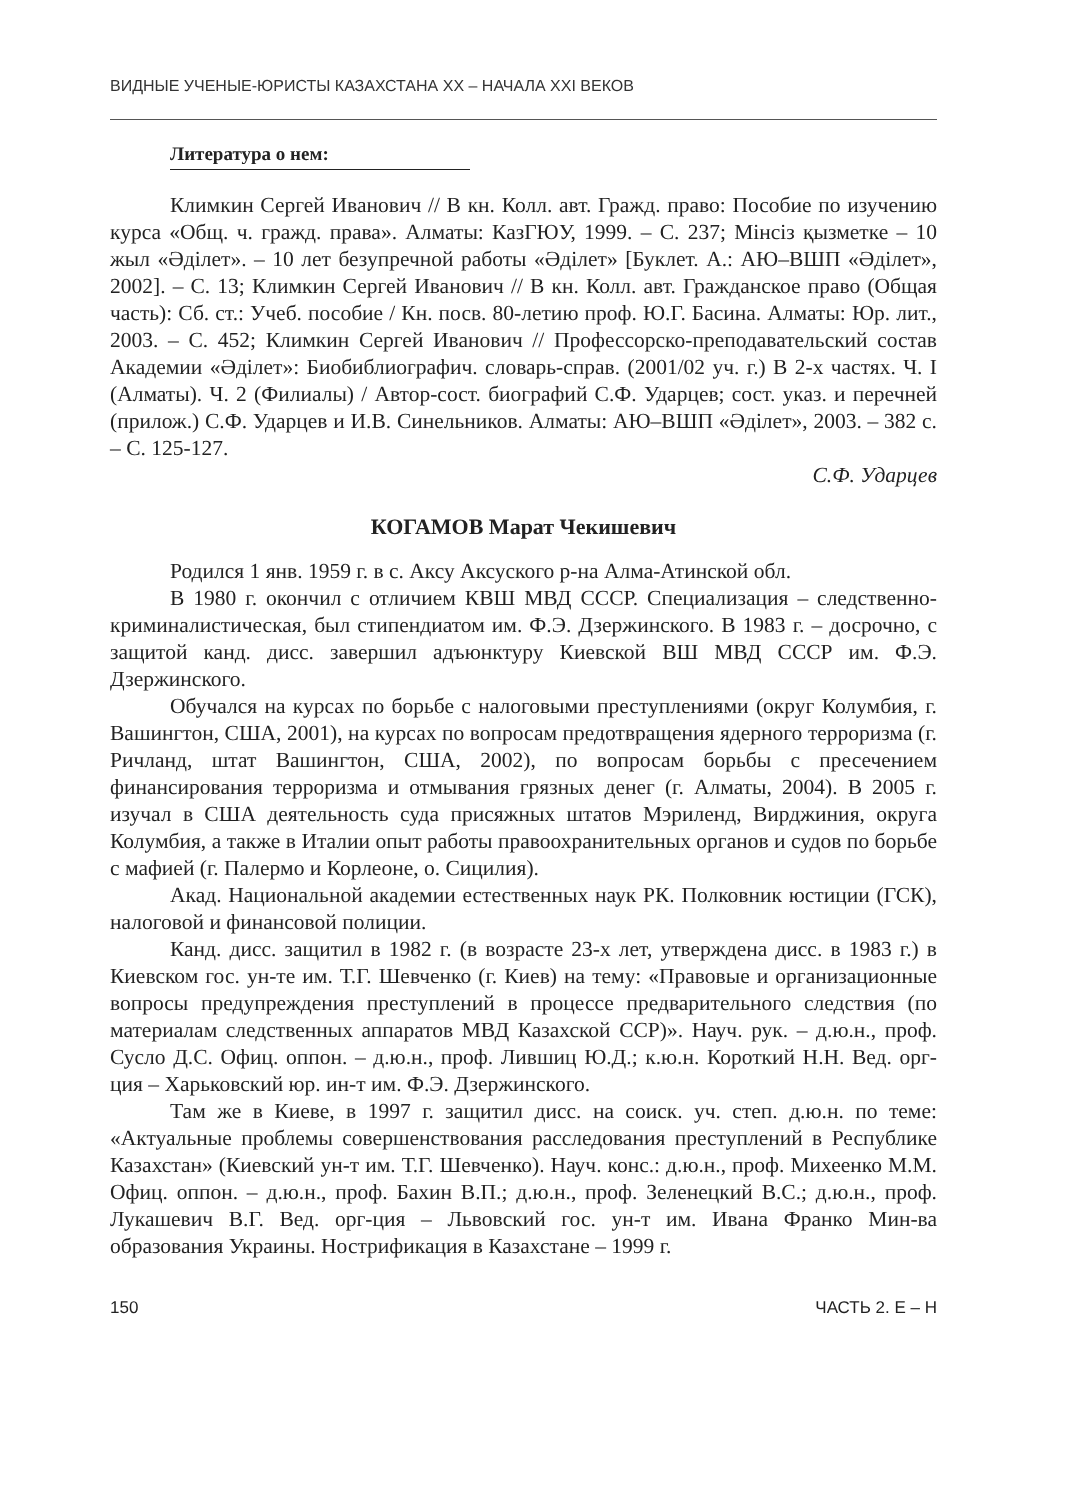ВИДНЫЕ УЧЕНЫЕ-ЮРИСТЫ КАЗАХСТАНА XX – НАЧАЛА XXI ВЕКОВ
Литература о нем:
Климкин Сергей Иванович // В кн. Колл. авт. Гражд. право: Пособие по изучению курса «Общ. ч. гражд. права». Алматы: КазГЮУ, 1999. – С. 237; Мінсіз қызметке – 10 жыл «Әділет». – 10 лет безупречной работы «Әділет» [Буклет. А.: АЮ–ВШП «Әділет», 2002]. – С. 13; Климкин Сергей Иванович // В кн. Колл. авт. Гражданское право (Общая часть): Сб. ст.: Учеб. пособие / Кн. посв. 80-летию проф. Ю.Г. Басина. Алматы: Юр. лит., 2003. – С. 452; Климкин Сергей Иванович // Профессорско-преподавательский состав Академии «Әділет»: Биобиблиографич. словарь-справ. (2001/02 уч. г.) В 2-х частях. Ч. I (Алматы). Ч. 2 (Филиалы) / Автор-сост. биографий С.Ф. Ударцев; сост. указ. и перечней (прилож.) С.Ф. Ударцев и И.В. Синельников. Алматы: АЮ–ВШП «Әділет», 2003. – 382 с. – С. 125-127.
С.Ф. Ударцев
КОГАМОВ Марат Чекишевич
Родился 1 янв. 1959 г. в с. Аксу Аксуского р-на Алма-Атинской обл.
В 1980 г. окончил с отличием КВШ МВД СССР. Специализация – следственно-криминалистическая, был стипендиатом им. Ф.Э. Дзержинского. В 1983 г. – досрочно, с защитой канд. дисс. завершил адъюнктуру Киевской ВШ МВД СССР им. Ф.Э. Дзержинского.
Обучался на курсах по борьбе с налоговыми преступлениями (округ Колумбия, г. Вашингтон, США, 2001), на курсах по вопросам предотвращения ядерного терроризма (г. Ричланд, штат Вашингтон, США, 2002), по вопросам борьбы с пресечением финансирования терроризма и отмывания грязных денег (г. Алматы, 2004). В 2005 г. изучал в США деятельность суда присяжных штатов Мэриленд, Вирджиния, округа Колумбия, а также в Италии опыт работы правоохранительных органов и судов по борьбе с мафией (г. Палермо и Корлеоне, о. Сицилия).
Акад. Национальной академии естественных наук РК. Полковник юстиции (ГСК), налоговой и финансовой полиции.
Канд. дисс. защитил в 1982 г. (в возрасте 23-х лет, утверждена дисс. в 1983 г.) в Киевском гос. ун-те им. Т.Г. Шевченко (г. Киев) на тему: «Правовые и организационные вопросы предупреждения преступлений в процессе предварительного следствия (по материалам следственных аппаратов МВД Казахской ССР)». Науч. рук. – д.ю.н., проф. Сусло Д.С. Офиц. оппон. – д.ю.н., проф. Лившиц Ю.Д.; к.ю.н. Короткий Н.Н. Вед. орг-ция – Харьковский юр. ин-т им. Ф.Э. Дзержинского.
Там же в Киеве, в 1997 г. защитил дисс. на соиск. уч. степ. д.ю.н. по теме: «Актуальные проблемы совершенствования расследования преступлений в Республике Казахстан» (Киевский ун-т им. Т.Г. Шевченко). Науч. конс.: д.ю.н., проф. Михеенко М.М. Офиц. оппон. – д.ю.н., проф. Бахин В.П.; д.ю.н., проф. Зеленецкий В.С.; д.ю.н., проф. Лукашевич В.Г. Вед. орг-ция – Львовский гос. ун-т им. Ивана Франко Мин-ва образования Украины. Нострификация в Казахстане – 1999 г.
150 ЧАСТЬ 2. Е – Н